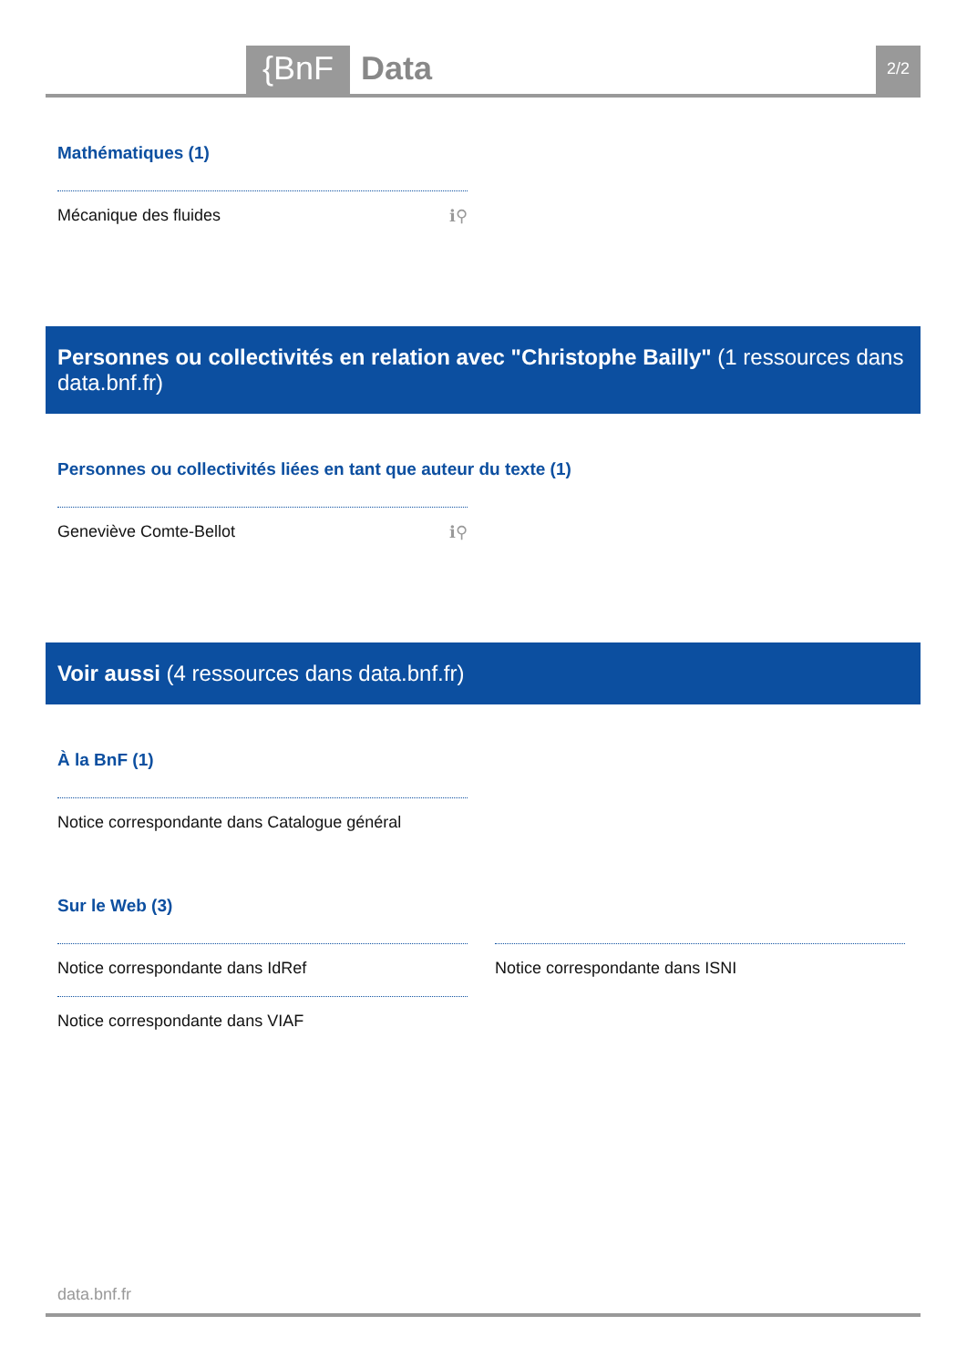{BnF Data 2/2
Mathématiques (1)
Mécanique des fluides ℹ⚲
Personnes ou collectivités en relation avec "Christophe Bailly" (1 ressources dans data.bnf.fr)
Personnes ou collectivités liées en tant que auteur du texte (1)
Geneviève Comte-Bellot ℹ⚲
Voir aussi (4 ressources dans data.bnf.fr)
À la BnF (1)
Notice correspondante dans Catalogue général
Sur le Web (3)
Notice correspondante dans IdRef
Notice correspondante dans VIAF
Notice correspondante dans ISNI
data.bnf.fr